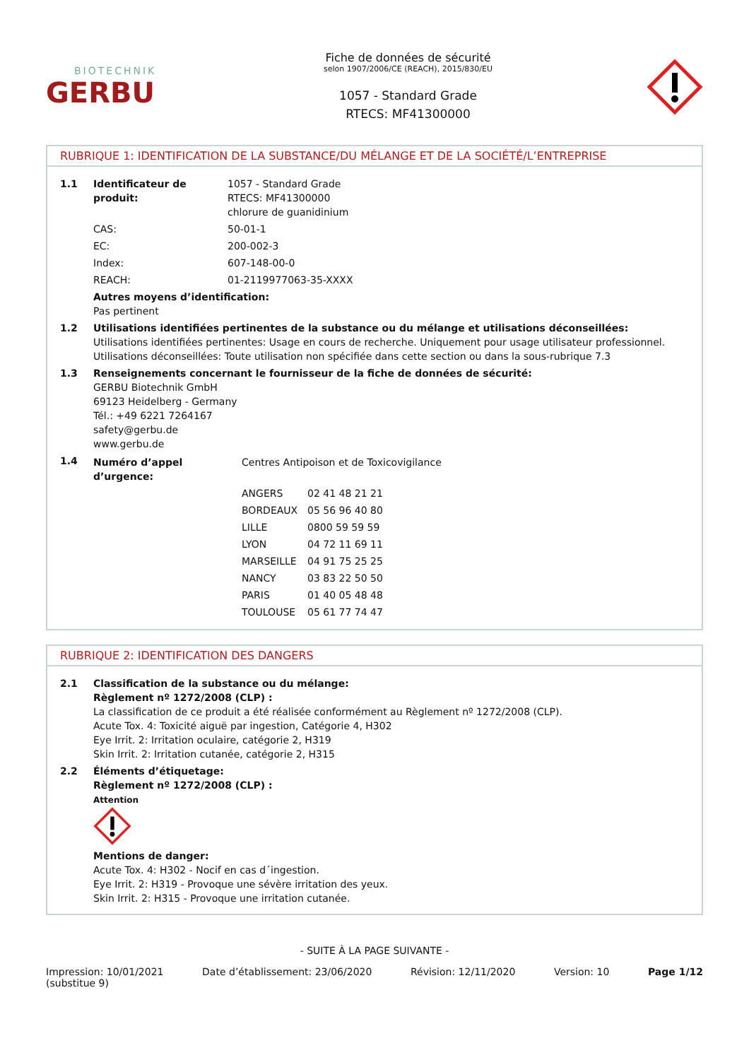BIOTECHNIK
GERBU
Fiche de données de sécurité
selon 1907/2006/CE (REACH), 2015/830/EU
1057 - Standard Grade
RTECS: MF41300000
RUBRIQUE 1: IDENTIFICATION DE LA SUBSTANCE/DU MÉLANGE ET DE LA SOCIÉTÉ/L’ENTREPRISE
| 1.1 | Identificateur de produit: | 1057 - Standard Grade RTECS: MF41300000 chlorure de guanidinium |
| | CAS: | 50-01-1 |
| | EC: | 200-002-3 |
| | Index: | 607-148-00-0 |
| | REACH: | 01-2119977063-35-XXXX |
| | Autres moyens d’identification: Pas pertinent | |
| 1.2 | Utilisations identifiées pertinentes de la substance ou du mélange et utilisations déconseillées: Utilisations identifiées pertinentes: Usage en cours de recherche. Uniquement pour usage utilisateur professionnel. Utilisations déconseillées: Toute utilisation non spécifiée dans cette section ou dans la sous-rubrique 7.3 | |
| 1.3 | Renseignements concernant le fournisseur de la fiche de données de sécurité: GERBU Biotechnik GmbH 69123 Heidelberg - Germany Tél.: +49 6221 7264167 safety@gerbu.de www.gerbu.de | |
| 1.4 | / Numéro d’appel d’urgence: / Centres Antipoison et de Toxicovigilance / / / / ANGERS / 02 41 48 21 21 / / / BORDEAUX / 05 56 96 40 80 / / / LILLE / 0800 59 59 59 / / / LYON / 04 72 11 69 11 / / / MARSEILLE / 04 91 75 25 25 / / / NANCY / 03 83 22 50 50 / / / PARIS / 01 40 05 48 48 / / / TOULOUSE / 05 61 77 74 47 / | |
RUBRIQUE 2: IDENTIFICATION DES DANGERS
| 2.1 | Classification de la substance ou du mélange: Règlement nº 1272/2008 (CLP) : La classification de ce produit a été réalisée conformément au Règlement nº 1272/2008 (CLP). Acute Tox. 4: Toxicité aiguë par ingestion, Catégorie 4, H302 Eye Irrit. 2: Irritation oculaire, catégorie 2, H319 Skin Irrit. 2: Irritation cutanée, catégorie 2, H315 |
| 2.2 | Éléments d’étiquetage: Règlement nº 1272/2008 (CLP) : Attention Mentions de danger: Acute Tox. 4: H302 - Nocif en cas d´ingestion. Eye Irrit. 2: H319 - Provoque une sévère irritation des yeux. Skin Irrit. 2: H315 - Provoque une irritation cutanée. |
- SUITE À LA PAGE SUIVANTE -
Impression: 10/01/2021
(substitue 9)
Date d’établissement: 23/06/2020
Révision: 12/11/2020 Version: 10 Page 1/12